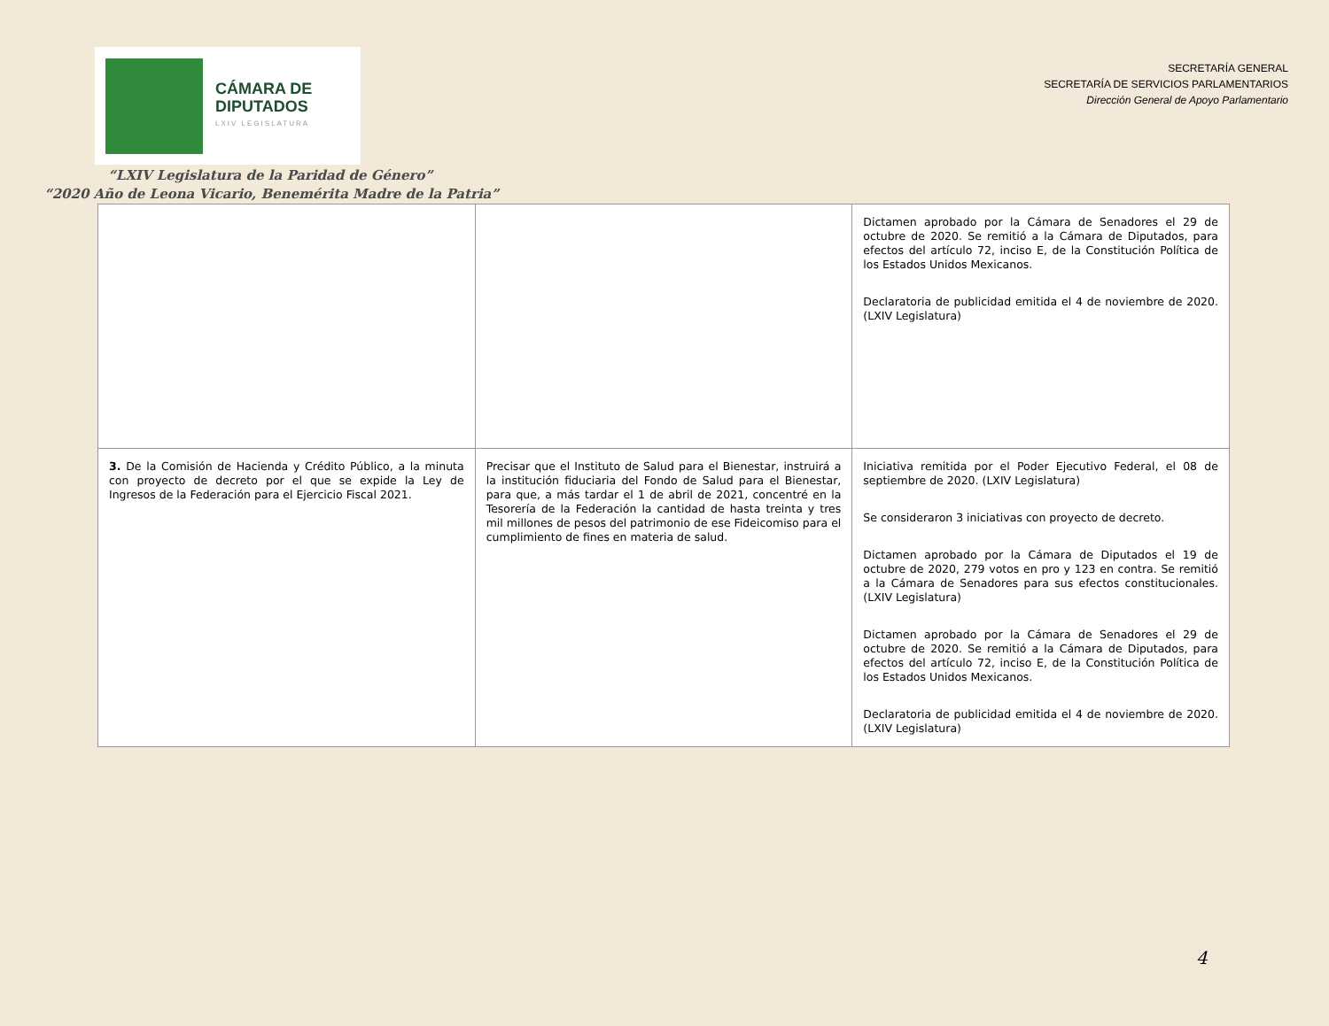CÁMARA DE
DIPUTADOS
LXIV LEGISLATURA
SECRETARÍA GENERAL
SECRETARÍA DE SERVICIOS PARLAMENTARIOS
Dirección General de Apoyo Parlamentario
“LXIV Legislatura de la Paridad de Género”
“2020 Año de Leona Vicario, Benemérita Madre de la Patria”
| | | Dictamen aprobado por la Cámara de Senadores el 29 de octubre de 2020. Se remitió a la Cámara de Diputados, para efectos del artículo 72, inciso E, de la Constitución Política de los Estados Unidos Mexicanos. Declaratoria de publicidad emitida el 4 de noviembre de 2020. (LXIV Legislatura) |
| 3. De la Comisión de Hacienda y Crédito Público, a la minuta con proyecto de decreto por el que se expide la Ley de Ingresos de la Federación para el Ejercicio Fiscal 2021. | Precisar que el Instituto de Salud para el Bienestar, instruirá a la institución fiduciaria del Fondo de Salud para el Bienestar, para que, a más tardar el 1 de abril de 2021, concentré en la Tesorería de la Federación la cantidad de hasta treinta y tres mil millones de pesos del patrimonio de ese Fideicomiso para el cumplimiento de fines en materia de salud. | Iniciativa remitida por el Poder Ejecutivo Federal, el 08 de septiembre de 2020. (LXIV Legislatura) Se consideraron 3 iniciativas con proyecto de decreto. Dictamen aprobado por la Cámara de Diputados el 19 de octubre de 2020, 279 votos en pro y 123 en contra. Se remitió a la Cámara de Senadores para sus efectos constitucionales. (LXIV Legislatura) Dictamen aprobado por la Cámara de Senadores el 29 de octubre de 2020. Se remitió a la Cámara de Diputados, para efectos del artículo 72, inciso E, de la Constitución Política de los Estados Unidos Mexicanos. Declaratoria de publicidad emitida el 4 de noviembre de 2020. (LXIV Legislatura) |
4